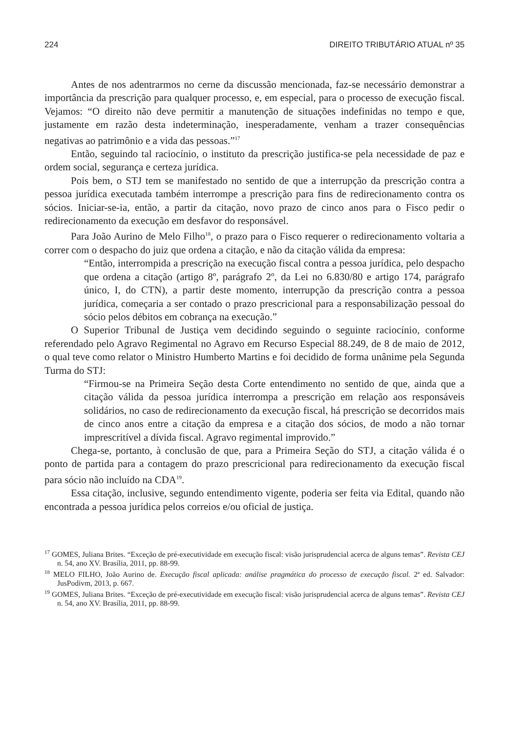224 DIREITO TRIBUTÁRIO ATUAL nº 35
Antes de nos adentrarmos no cerne da discussão mencionada, faz-se necessário demonstrar a importância da prescrição para qualquer processo, e, em especial, para o processo de execução fiscal. Vejamos: “O direito não deve permitir a manutenção de situações indefinidas no tempo e que, justamente em razão desta indeterminação, inesperadamente, venham a trazer consequências negativas ao patrimônio e a vida das pessoas.”<sup>17</sup>
Então, seguindo tal raciocínio, o instituto da prescrição justifica-se pela necessidade de paz e ordem social, segurança e certeza jurídica.
Pois bem, o STJ tem se manifestado no sentido de que a interrupção da prescrição contra a pessoa jurídica executada também interrompe a prescrição para fins de redirecionamento contra os sócios. Iniciar-se-ia, então, a partir da citação, novo prazo de cinco anos para o Fisco pedir o redirecionamento da execução em desfavor do responsável.
Para João Aurino de Melo Filho<sup>18</sup>, o prazo para o Fisco requerer o redirecionamento voltaria a correr com o despacho do juiz que ordena a citação, e não da citação válida da empresa:
“Então, interrompida a prescrição na execução fiscal contra a pessoa jurídica, pelo despacho que ordena a citação (artigo 8º, parágrafo 2º, da Lei no 6.830/80 e artigo 174, parágrafo único, I, do CTN), a partir deste momento, interrupção da prescrição contra a pessoa jurídica, começaria a ser contado o prazo prescricional para a responsabilização pessoal do sócio pelos débitos em cobrança na execução.”
O Superior Tribunal de Justiça vem decidindo seguindo o seguinte raciocínio, conforme referendado pelo Agravo Regimental no Agravo em Recurso Especial 88.249, de 8 de maio de 2012, o qual teve como relator o Ministro Humberto Martins e foi decidido de forma unânime pela Segunda Turma do STJ:
“Firmou-se na Primeira Seção desta Corte entendimento no sentido de que, ainda que a citação válida da pessoa jurídica interrompa a prescrição em relação aos responsáveis solidários, no caso de redirecionamento da execução fiscal, há prescrição se decorridos mais de cinco anos entre a citação da empresa e a citação dos sócios, de modo a não tornar imprescritível a dívida fiscal. Agravo regimental improvido.”
Chega-se, portanto, à conclusão de que, para a Primeira Seção do STJ, a citação válida é o ponto de partida para a contagem do prazo prescricional para redirecionamento da execução fiscal para sócio não incluído na CDA<sup>19</sup>.
Essa citação, inclusive, segundo entendimento vigente, poderia ser feita via Edital, quando não encontrada a pessoa jurídica pelos correios e/ou oficial de justiça.
<sup>17</sup> GOMES, Juliana Brites. “Exceção de pré-executividade em execução fiscal: visão jurisprudencial acerca de alguns temas”. Revista CEJ n. 54, ano XV. Brasília, 2011, pp. 88-99.
<sup>18</sup> MELO FILHO, João Aurino de. Execução fiscal aplicada: análise pragmática do processo de execução fiscal. 2ª ed. Salvador: JusPodivm, 2013, p. 667.
<sup>19</sup> GOMES, Juliana Brites. “Exceção de pré-executividade em execução fiscal: visão jurisprudencial acerca de alguns temas”. Revista CEJ n. 54, ano XV. Brasília, 2011, pp. 88-99.